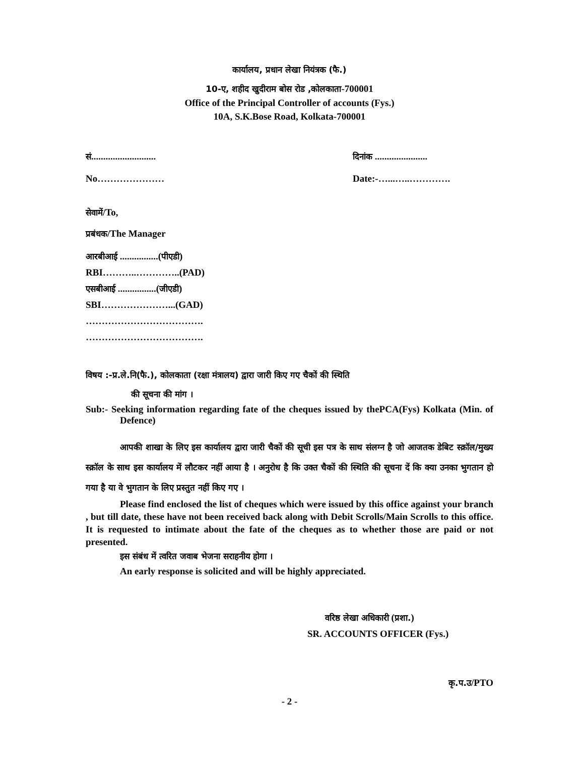कार्यालय, प्रधान लेखा नियंत्रक (फै.)
10-ए, शहीद खुदीराम बोस रोड ,कोलकाता-700001
Office of the Principal Controller of accounts (Fys.)
10A, S.K.Bose Road, Kolkata-700001
सं........................... दिनांक ......................
No………………… Date:-…...…..………….
सेवामें/To,
प्रबंधक/The Manager
आरबीआई ................(पीएडी)
RBI………..…………..(PAD)
एसबीआई ................(जीएडी)
SBI…………………...(GAD)
……………………………….
……………………………….
विषय :-प्र.ले.नि(फै.), कोलकाता (रक्षा मंत्रालय) द्वारा जारी किए गए चैकों की स्थिति
की सूचना की मांग ।
Sub:- Seeking information regarding fate of the cheques issued by thePCA(Fys) Kolkata (Min. of Defence)
आपकी शाखा के लिए इस कार्यालय द्वारा जारी चैकों की सूची इस पत्र के साथ संलग्न है जो आजतक डेबिट स्क्रॉल/मुख्य स्क्रॉल के साथ इस कार्यालय में लौटकर नहीं आया है । अनुरोध है कि उक्त चैकों की स्थिति की सूचना दें कि क्या उनका भुगतान हो गया है या वे भुगतान के लिए प्रस्तुत नहीं किए गए ।
Please find enclosed the list of cheques which were issued by this office against your branch , but till date, these have not been received back along with Debit Scrolls/Main Scrolls to this office. It is requested to intimate about the fate of the cheques as to whether those are paid or not presented.
इस संबंध में त्वरित जवाब भेजना सराहनीय होगा ।
An early response is solicited and will be highly appreciated.
वरिष्ठ लेखा अधिकारी (प्रशा.)
SR. ACCOUNTS OFFICER (Fys.)
कृ.प.उ/PTO
- 2 -